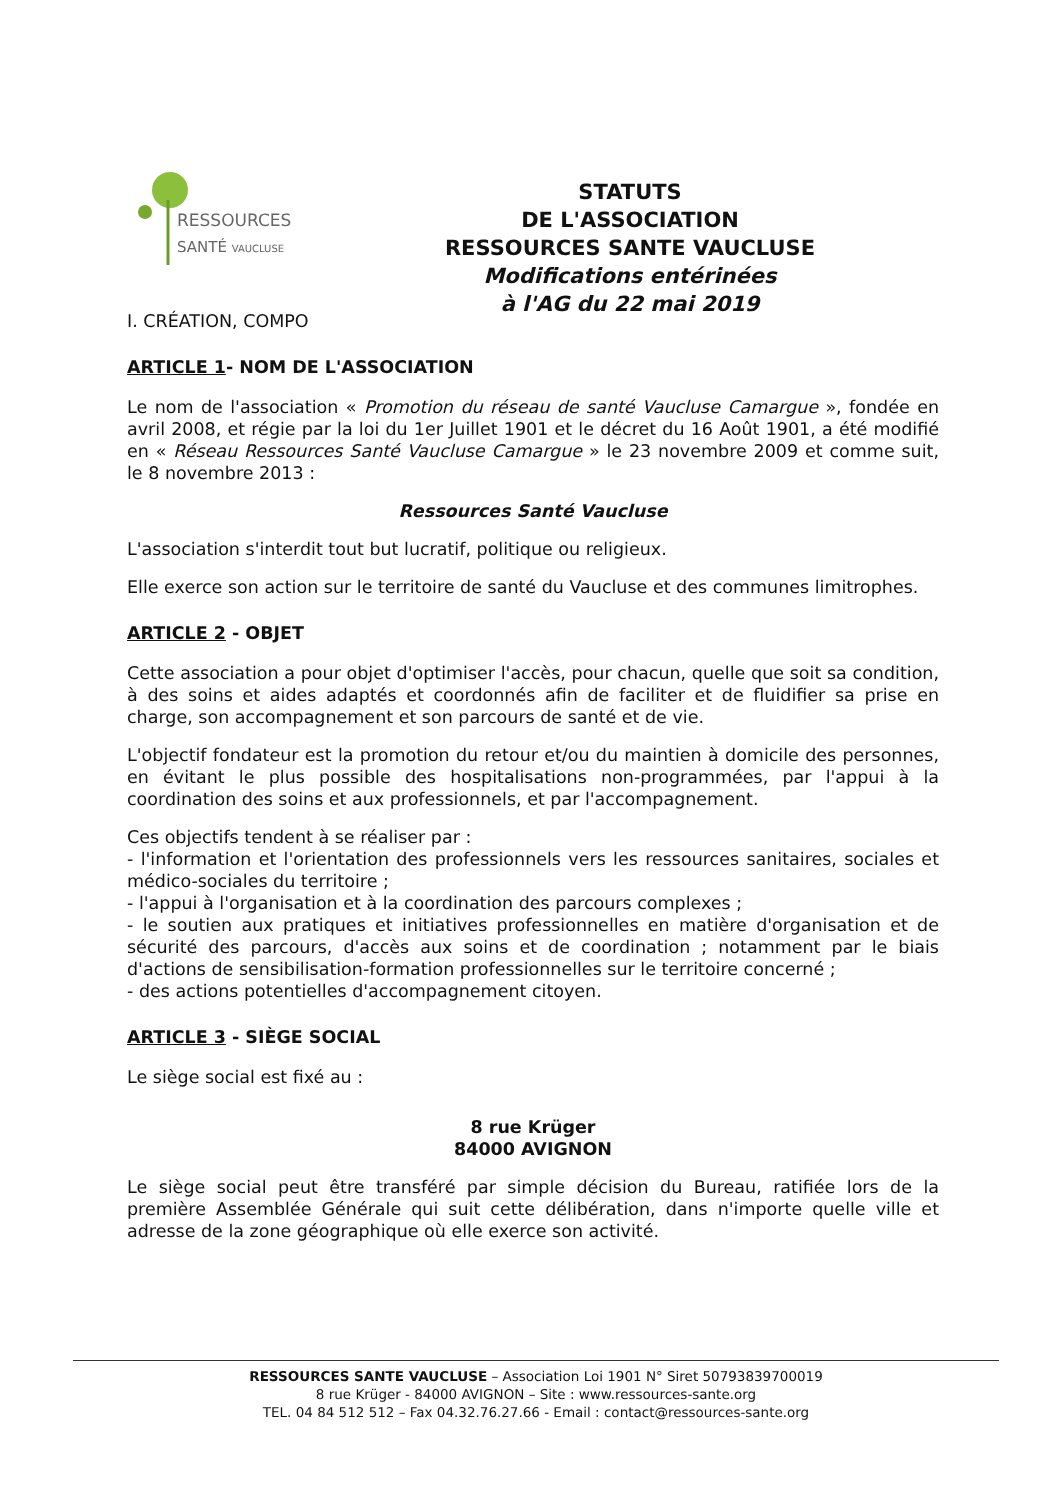RESSOURCES
SANTÉ VAUCLUSE
STATUTS
DE L'ASSOCIATION
RESSOURCES SANTE VAUCLUSE
Modifications entérinées
à l'AG du 22 mai 2019
I. CRÉATION, COMPO
ARTICLE 1- NOM DE L'ASSOCIATION
Le nom de l'association « Promotion du réseau de santé Vaucluse Camargue », fondée en avril 2008, et régie par la loi du 1er Juillet 1901 et le décret du 16 Août 1901, a été modifié en « Réseau Ressources Santé Vaucluse Camargue » le 23 novembre 2009 et comme suit, le 8 novembre 2013 :
Ressources Santé Vaucluse
L'association s'interdit tout but lucratif, politique ou religieux.
Elle exerce son action sur le territoire de santé du Vaucluse et des communes limitrophes.
ARTICLE 2 - OBJET
Cette association a pour objet d'optimiser l'accès, pour chacun, quelle que soit sa condition, à des soins et aides adaptés et coordonnés afin de faciliter et de fluidifier sa prise en charge, son accompagnement et son parcours de santé et de vie.
L'objectif fondateur est la promotion du retour et/ou du maintien à domicile des personnes, en évitant le plus possible des hospitalisations non-programmées, par l'appui à la coordination des soins et aux professionnels, et par l'accompagnement.
Ces objectifs tendent à se réaliser par :
- l'information et l'orientation des professionnels vers les ressources sanitaires, sociales et médico-sociales du territoire ;
- l'appui à l'organisation et à la coordination des parcours complexes ;
- le soutien aux pratiques et initiatives professionnelles en matière d'organisation et de sécurité des parcours, d'accès aux soins et de coordination ; notamment par le biais d'actions de sensibilisation-formation professionnelles sur le territoire concerné ;
- des actions potentielles d'accompagnement citoyen.
ARTICLE 3 - SIÈGE SOCIAL
Le siège social est fixé au :
8 rue Krüger
84000 AVIGNON
Le siège social peut être transféré par simple décision du Bureau, ratifiée lors de la première Assemblée Générale qui suit cette délibération, dans n'importe quelle ville et adresse de la zone géographique où elle exerce son activité.
RESSOURCES SANTE VAUCLUSE – Association Loi 1901 N° Siret 50793839700019
8 rue Krüger - 84000 AVIGNON – Site : www.ressources-sante.org
TEL. 04 84 512 512 – Fax 04.32.76.27.66 - Email : contact@ressources-sante.org